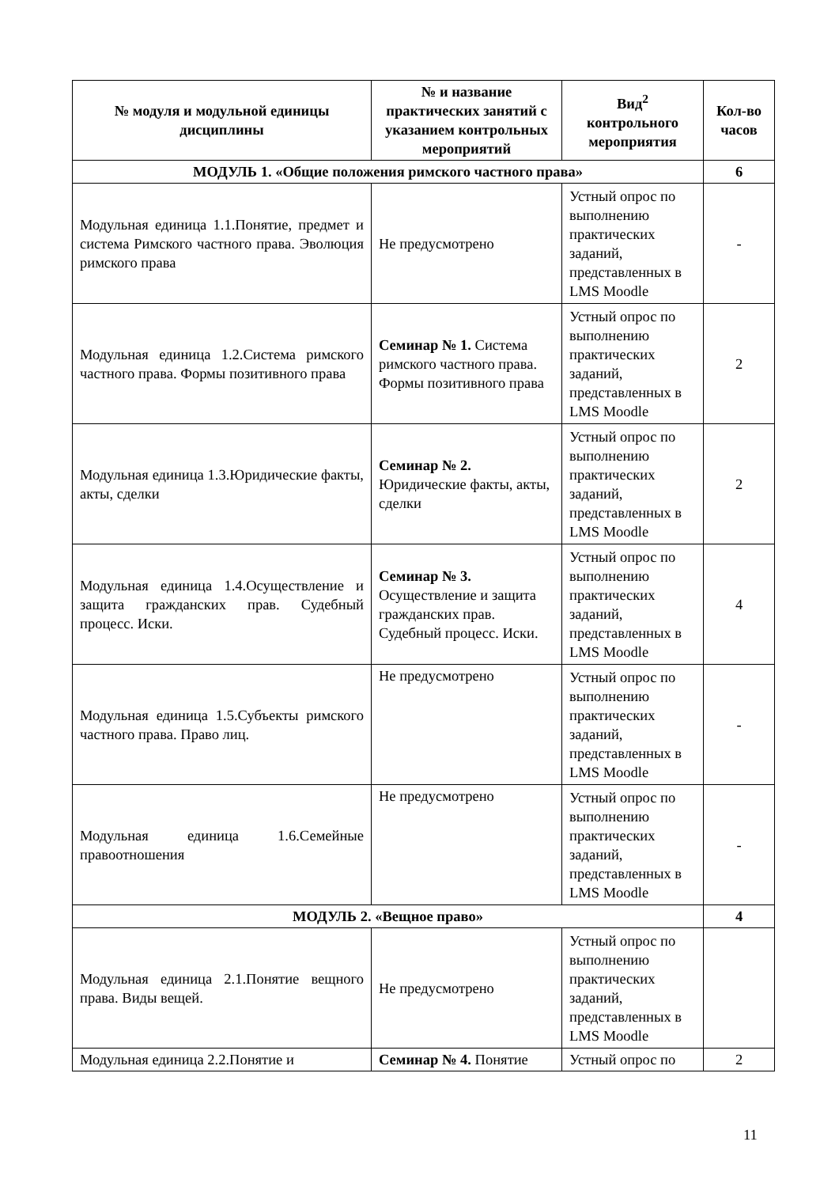| № модуля и модульной единицы дисциплины | № и название практических занятий с указанием контрольных мероприятий | Вид<sup>2</sup> контрольного мероприятия | Кол-во часов |
| --- | --- | --- | --- |
| МОДУЛЬ 1. «Общие положения римского частного права» | | | 6 |
| Модульная единица 1.1.Понятие, предмет и система Римского частного права. Эволюция римского права | Не предусмотрено | Устный опрос по выполнению практических заданий, представленных в LMS Moodle | - |
| Модульная единица 1.2.Система римского частного права. Формы позитивного права | Семинар № 1. Система римского частного права. Формы позитивного права | Устный опрос по выполнению практических заданий, представленных в LMS Moodle | 2 |
| Модульная единица 1.3.Юридические факты, акты, сделки | Семинар № 2. Юридические факты, акты, сделки | Устный опрос по выполнению практических заданий, представленных в LMS Moodle | 2 |
| Модульная единица 1.4.Осуществление и защита гражданских прав. Судебный процесс. Иски. | Семинар № 3. Осуществление и защита гражданских прав. Судебный процесс. Иски. | Устный опрос по выполнению практических заданий, представленных в LMS Moodle | 4 |
| Модульная единица 1.5.Субъекты римского частного права. Право лиц. | Не предусмотрено | Устный опрос по выполнению практических заданий, представленных в LMS Moodle | - |
| Модульная единица 1.6.Семейные правоотношения | Не предусмотрено | Устный опрос по выполнению практических заданий, представленных в LMS Moodle | - |
| МОДУЛЬ 2. «Вещное право» | | | 4 |
| Модульная единица 2.1.Понятие вещного права. Виды вещей. | Не предусмотрено | Устный опрос по выполнению практических заданий, представленных в LMS Moodle | |
| Модульная единица 2.2.Понятие и | Семинар № 4. Понятие | Устный опрос по | 2 |
11